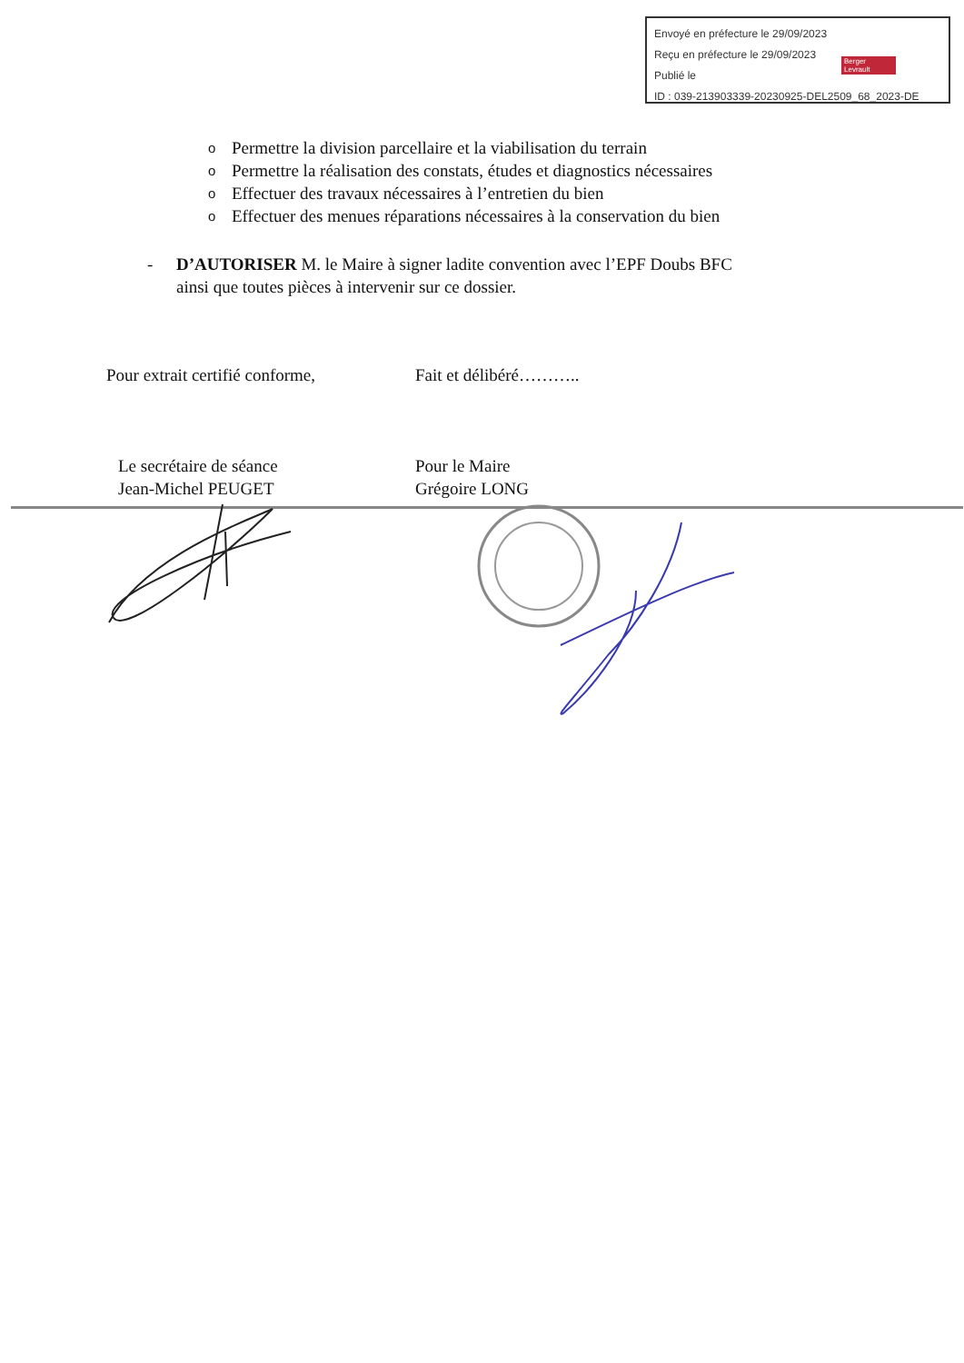Envoyé en préfecture le 29/09/2023
Reçu en préfecture le 29/09/2023
Publié le
ID : 039-213903339-20230925-DEL2509_68_2023-DE
Berger
Levrault
o Permettre la division parcellaire et la viabilisation du terrain
o Permettre la réalisation des constats, études et diagnostics nécessaires
o Effectuer des travaux nécessaires à l’entretien du bien
o Effectuer des menues réparations nécessaires à la conservation du bien
- D’AUTORISER M. le Maire à signer ladite convention avec l’EPF Doubs BFC
ainsi que toutes pièces à intervenir sur ce dossier.
Pour extrait certifié conforme, Fait et délibéré………..
Le secrétaire de séance
Jean-Michel PEUGET
Pour le Maire
Grégoire LONG